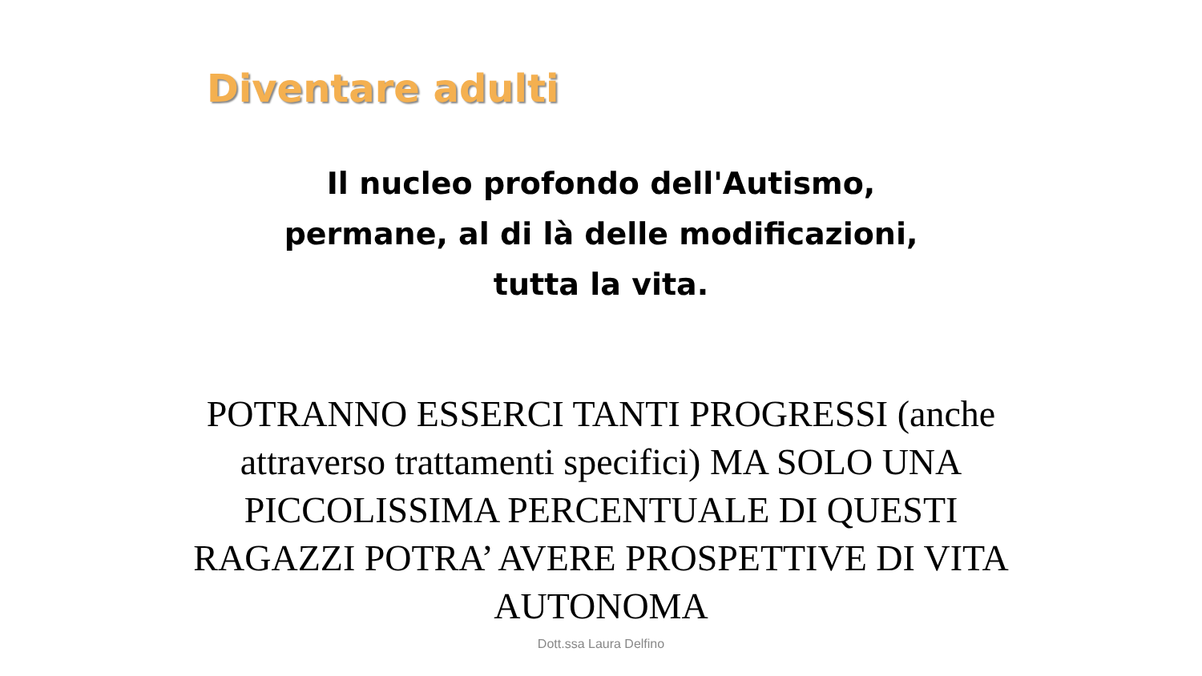Diventare adulti
Il nucleo profondo dell'Autismo,
permane, al di là delle modificazioni,
tutta la vita.
POTRANNO ESSERCI TANTI PROGRESSI (anche attraverso trattamenti specifici) MA SOLO UNA PICCOLISSIMA PERCENTUALE DI QUESTI RAGAZZI POTRA’ AVERE PROSPETTIVE DI VITA AUTONOMA
Dott.ssa Laura Delfino